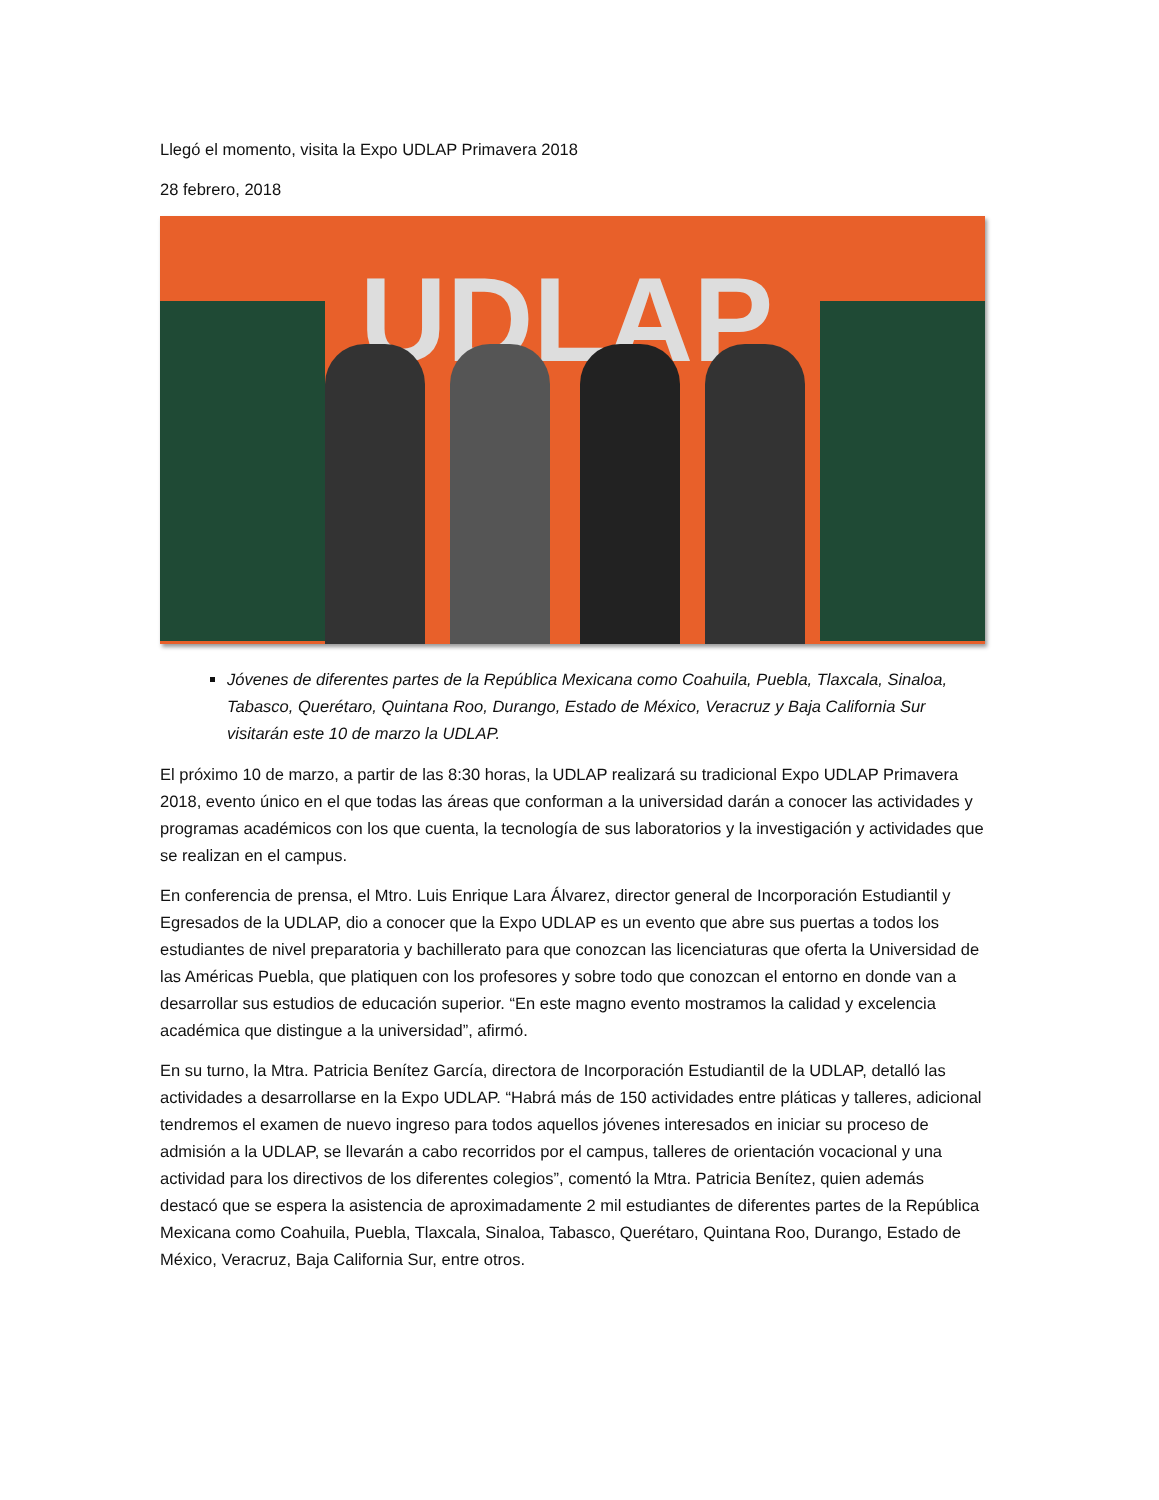Llegó el momento, visita la Expo UDLAP Primavera 2018
28 febrero, 2018
UDLAP
Jóvenes de diferentes partes de la República Mexicana como Coahuila, Puebla, Tlaxcala, Sinaloa, Tabasco, Querétaro, Quintana Roo, Durango, Estado de México, Veracruz y Baja California Sur visitarán este 10 de marzo la UDLAP.
El próximo 10 de marzo, a partir de las 8:30 horas, la UDLAP realizará su tradicional Expo UDLAP Primavera 2018, evento único en el que todas las áreas que conforman a la universidad darán a conocer las actividades y programas académicos con los que cuenta, la tecnología de sus laboratorios y la investigación y actividades que se realizan en el campus.
En conferencia de prensa, el Mtro. Luis Enrique Lara Álvarez, director general de Incorporación Estudiantil y Egresados de la UDLAP, dio a conocer que la Expo UDLAP es un evento que abre sus puertas a todos los estudiantes de nivel preparatoria y bachillerato para que conozcan las licenciaturas que oferta la Universidad de las Américas Puebla, que platiquen con los profesores y sobre todo que conozcan el entorno en donde van a desarrollar sus estudios de educación superior. “En este magno evento mostramos la calidad y excelencia académica que distingue a la universidad”, afirmó.
En su turno, la Mtra. Patricia Benítez García, directora de Incorporación Estudiantil de la UDLAP, detalló las actividades a desarrollarse en la Expo UDLAP. “Habrá más de 150 actividades entre pláticas y talleres, adicional tendremos el examen de nuevo ingreso para todos aquellos jóvenes interesados en iniciar su proceso de admisión a la UDLAP, se llevarán a cabo recorridos por el campus, talleres de orientación vocacional y una actividad para los directivos de los diferentes colegios”, comentó la Mtra. Patricia Benítez, quien además destacó que se espera la asistencia de aproximadamente 2 mil estudiantes de diferentes partes de la República Mexicana como Coahuila, Puebla, Tlaxcala, Sinaloa, Tabasco, Querétaro, Quintana Roo, Durango, Estado de México, Veracruz, Baja California Sur, entre otros.